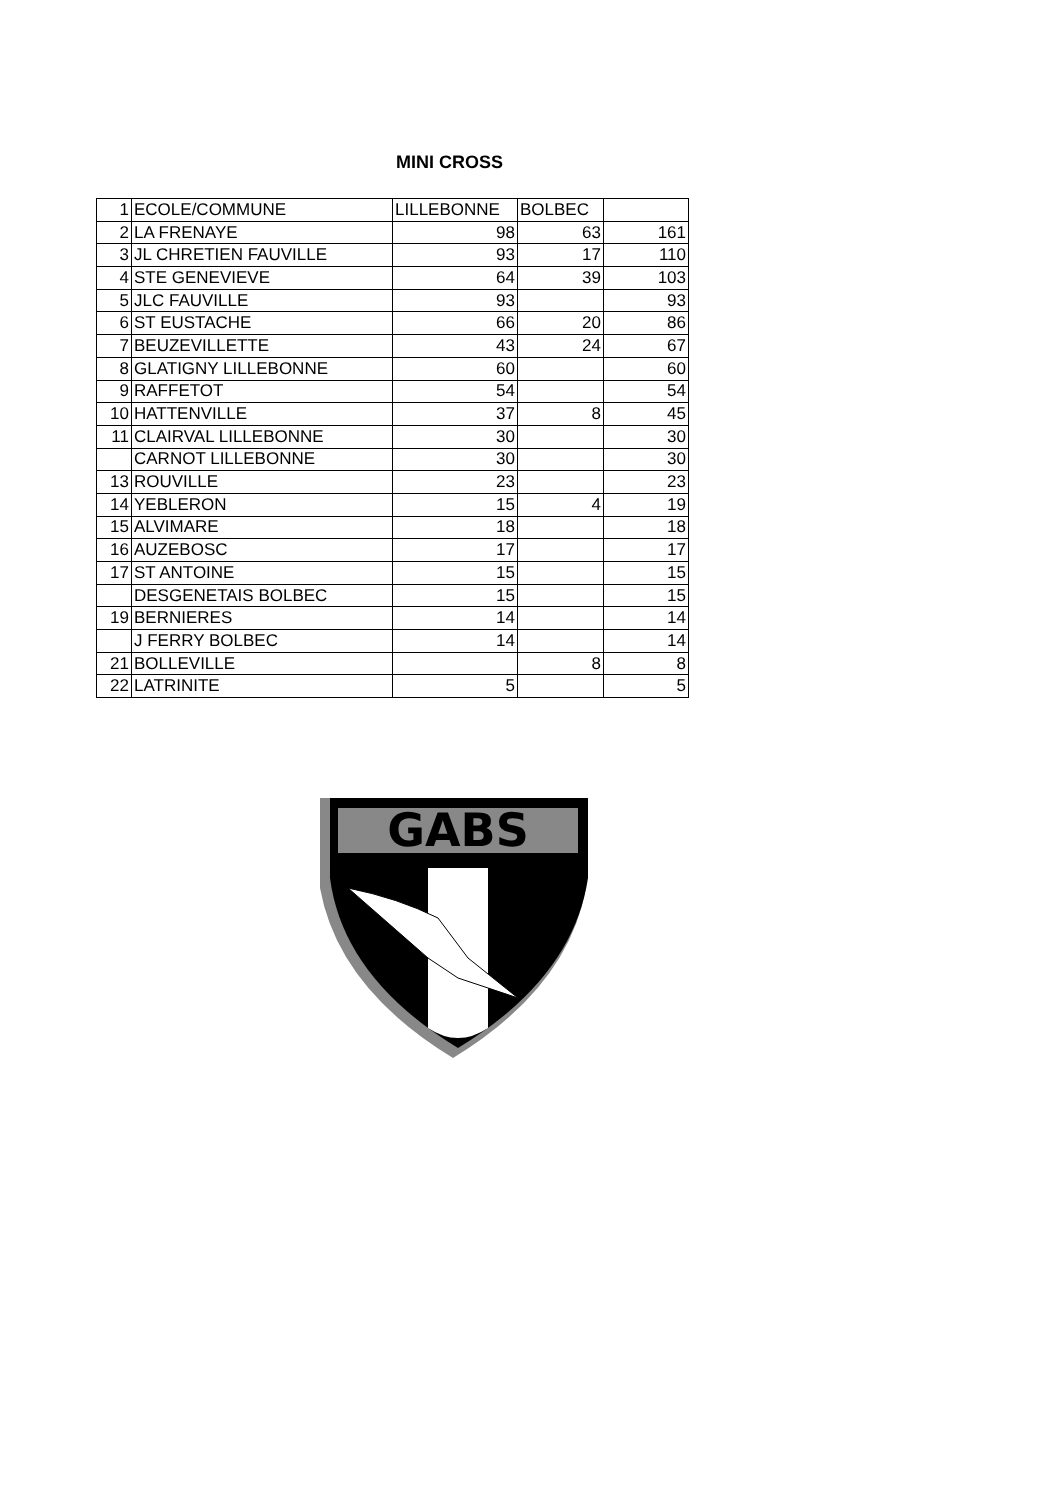MINI CROSS
| 1 | ECOLE/COMMUNE | LILLEBONNE | BOLBEC | |
| 2 | LA FRENAYE | 98 | 63 | 161 |
| 3 | JL CHRETIEN FAUVILLE | 93 | 17 | 110 |
| 4 | STE GENEVIEVE | 64 | 39 | 103 |
| 5 | JLC FAUVILLE | 93 | | 93 |
| 6 | ST EUSTACHE | 66 | 20 | 86 |
| 7 | BEUZEVILLETTE | 43 | 24 | 67 |
| 8 | GLATIGNY LILLEBONNE | 60 | | 60 |
| 9 | RAFFETOT | 54 | | 54 |
| 10 | HATTENVILLE | 37 | 8 | 45 |
| 11 | CLAIRVAL LILLEBONNE | 30 | | 30 |
| | CARNOT LILLEBONNE | 30 | | 30 |
| 13 | ROUVILLE | 23 | | 23 |
| 14 | YEBLERON | 15 | 4 | 19 |
| 15 | ALVIMARE | 18 | | 18 |
| 16 | AUZEBOSC | 17 | | 17 |
| 17 | ST ANTOINE | 15 | | 15 |
| | DESGENETAIS BOLBEC | 15 | | 15 |
| 19 | BERNIERES | 14 | | 14 |
| | J FERRY BOLBEC | 14 | | 14 |
| 21 | BOLLEVILLE | | 8 | 8 |
| 22 | LATRINITE | 5 | | 5 |
GABS